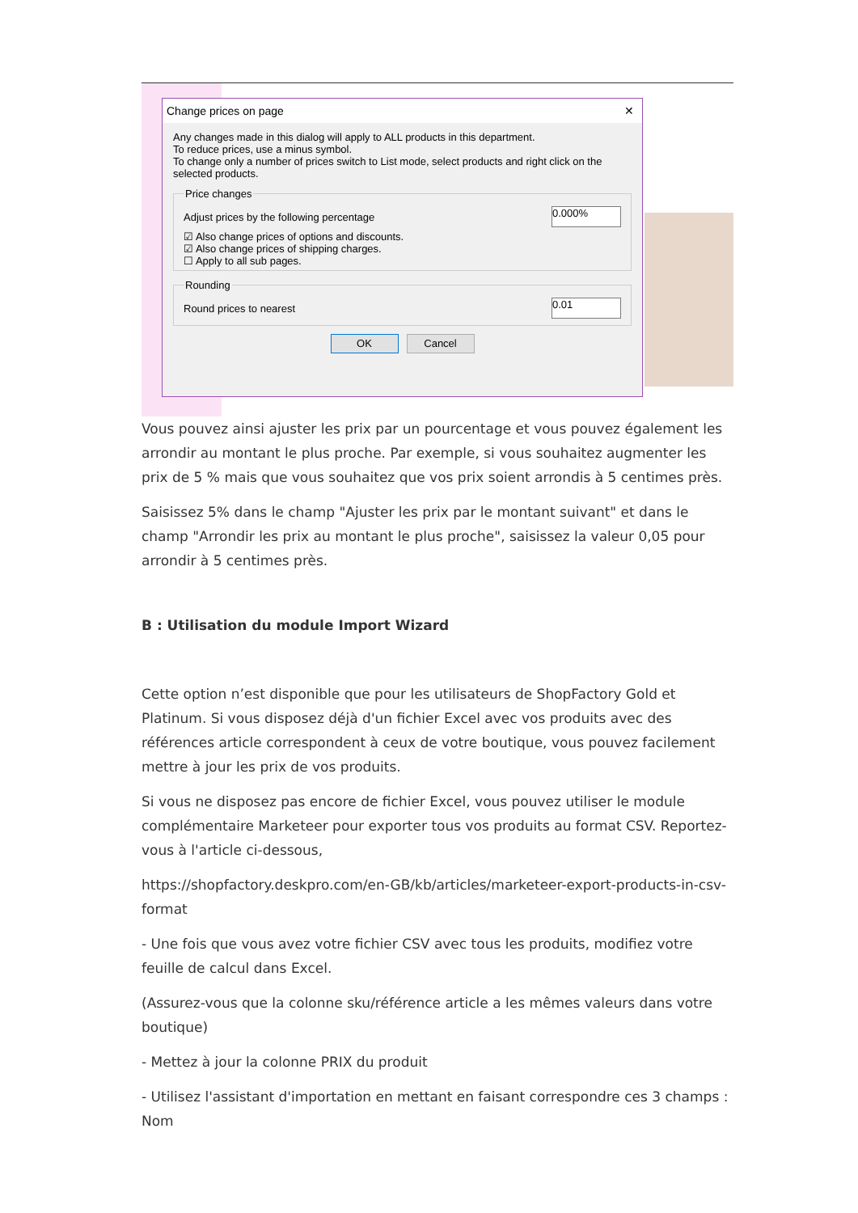Change prices on page ✕
Any changes made in this dialog will apply to ALL products in this department.
To reduce prices, use a minus symbol.
To change only a number of prices switch to List mode, select products and right click on the selected products. Price changes
Adjust prices by the following percentage 0.000%
☑ Also change prices of options and discounts.
☑ Also change prices of shipping charges.
☐ Apply to all sub pages.
Rounding
Round prices to nearest 0.01
OK Cancel
Vous pouvez ainsi ajuster les prix par un pourcentage et vous pouvez également les arrondir au montant le plus proche. Par exemple, si vous souhaitez augmenter les prix de 5 % mais que vous souhaitez que vos prix soient arrondis à 5 centimes près.
Saisissez 5% dans le champ "Ajuster les prix par le montant suivant" et dans le champ "Arrondir les prix au montant le plus proche", saisissez la valeur 0,05 pour arrondir à 5 centimes près.
B : Utilisation du module Import Wizard
Cette option n’est disponible que pour les utilisateurs de ShopFactory Gold et Platinum. Si vous disposez déjà d'un fichier Excel avec vos produits avec des références article correspondent à ceux de votre boutique, vous pouvez facilement mettre à jour les prix de vos produits.
Si vous ne disposez pas encore de fichier Excel, vous pouvez utiliser le module complémentaire Marketeer pour exporter tous vos produits au format CSV. Reportez-vous à l'article ci-dessous,
https://shopfactory.deskpro.com/en-GB/kb/articles/marketeer-export-products-in-csv-format
- Une fois que vous avez votre fichier CSV avec tous les produits, modifiez votre feuille de calcul dans Excel.
(Assurez-vous que la colonne sku/référence article a les mêmes valeurs dans votre boutique)
- Mettez à jour la colonne PRIX du produit
- Utilisez l'assistant d'importation en mettant en faisant correspondre ces 3 champs : Nom